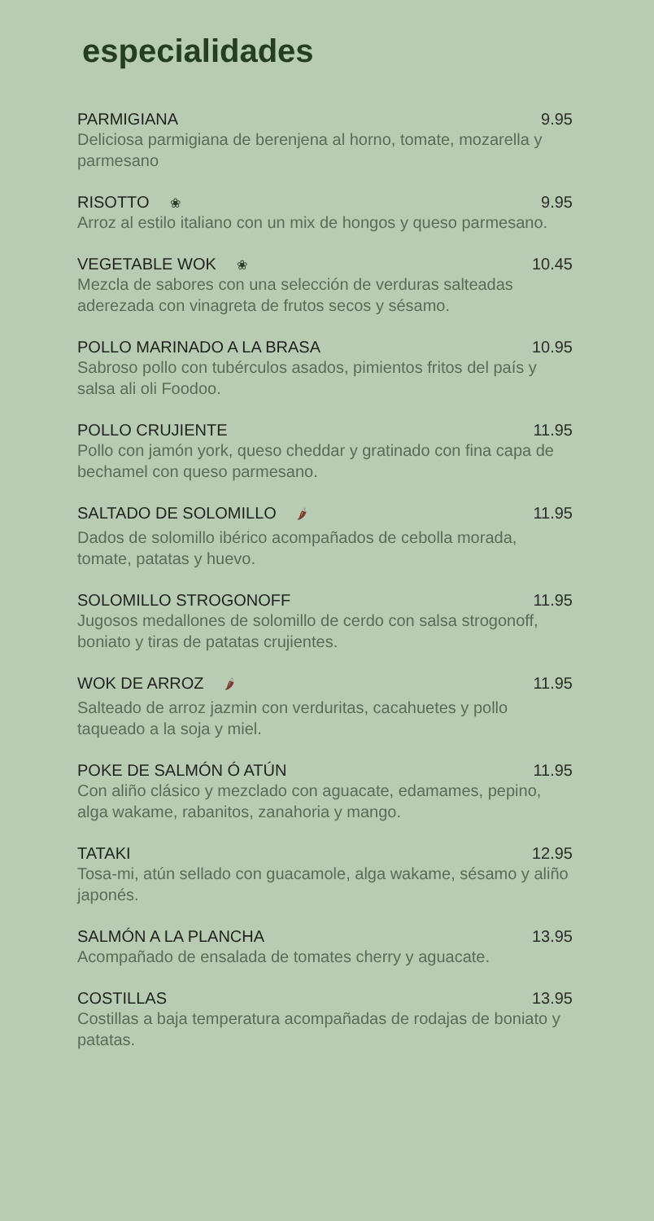especialidades
PARMIGIANA 9.95
Deliciosa parmigiana de berenjena al horno, tomate, mozarella y parmesano
RISOTTO ❀ 9.95
Arroz al estilo italiano con un mix de hongos y queso parmesano.
VEGETABLE WOK ❀ 10.45
Mezcla de sabores con una selección de verduras salteadas aderezada con vinagreta de frutos secos y sésamo.
POLLO MARINADO A LA BRASA 10.95
Sabroso pollo con tubérculos asados, pimientos fritos del país y salsa ali oli Foodoo.
POLLO CRUJIENTE 11.95
Pollo con jamón york, queso cheddar y gratinado con fina capa de bechamel con queso parmesano.
SALTADO DE SOLOMILLO 🌶 11.95
Dados de solomillo ibérico acompañados de cebolla morada, tomate, patatas y huevo.
SOLOMILLO STROGONOFF 11.95
Jugosos medallones de solomillo de cerdo con salsa strogonoff, boniato y tiras de patatas crujientes.
WOK DE ARROZ 🌶 11.95
Salteado de arroz jazmin con verduritas, cacahuetes y pollo taqueado a la soja y miel.
POKE DE SALMÓN Ó ATÚN 11.95
Con aliño clásico y mezclado con aguacate, edamames, pepino, alga wakame, rabanitos, zanahoria y mango.
TATAKI 12.95
Tosa-mi, atún sellado con guacamole, alga wakame, sésamo y aliño japonés.
SALMÓN A LA PLANCHA 13.95
Acompañado de ensalada de tomates cherry y aguacate.
COSTILLAS 13.95
Costillas a baja temperatura acompañadas de rodajas de boniato y patatas.